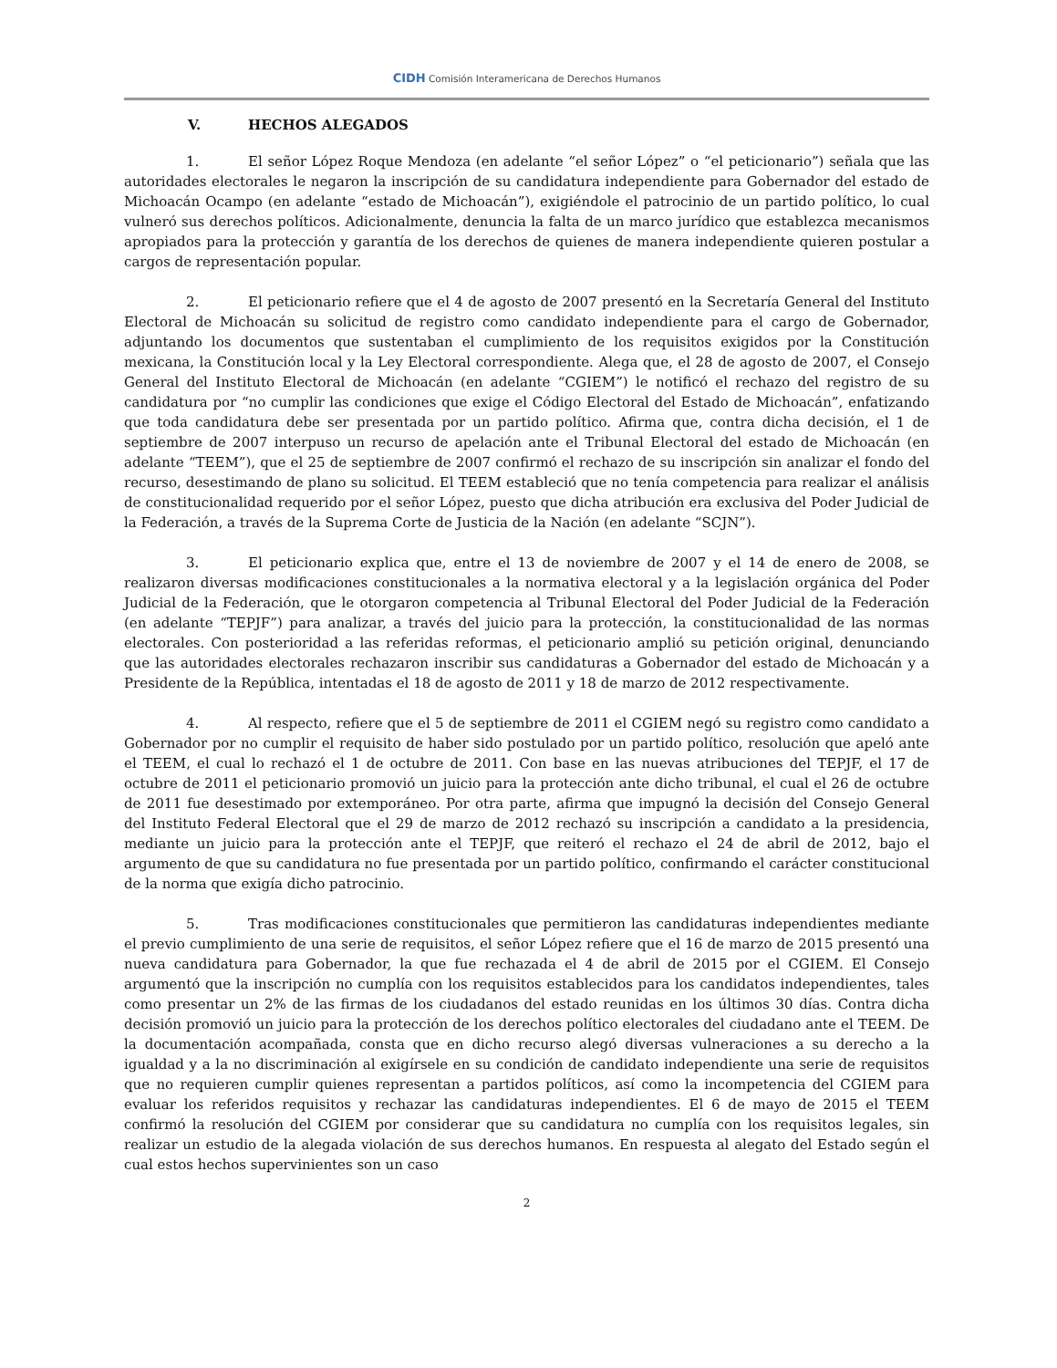CIDH Comisión Interamericana de Derechos Humanos
V. HECHOS ALEGADOS
1. El señor López Roque Mendoza (en adelante “el señor López” o “el peticionario”) señala que las autoridades electorales le negaron la inscripción de su candidatura independiente para Gobernador del estado de Michoacán Ocampo (en adelante “estado de Michoacán”), exigiéndole el patrocinio de un partido político, lo cual vulneró sus derechos políticos. Adicionalmente, denuncia la falta de un marco jurídico que establezca mecanismos apropiados para la protección y garantía de los derechos de quienes de manera independiente quieren postular a cargos de representación popular.
2. El peticionario refiere que el 4 de agosto de 2007 presentó en la Secretaría General del Instituto Electoral de Michoacán su solicitud de registro como candidato independiente para el cargo de Gobernador, adjuntando los documentos que sustentaban el cumplimiento de los requisitos exigidos por la Constitución mexicana, la Constitución local y la Ley Electoral correspondiente. Alega que, el 28 de agosto de 2007, el Consejo General del Instituto Electoral de Michoacán (en adelante “CGIEM”) le notificó el rechazo del registro de su candidatura por “no cumplir las condiciones que exige el Código Electoral del Estado de Michoacán”, enfatizando que toda candidatura debe ser presentada por un partido político. Afirma que, contra dicha decisión, el 1 de septiembre de 2007 interpuso un recurso de apelación ante el Tribunal Electoral del estado de Michoacán (en adelante “TEEM”), que el 25 de septiembre de 2007 confirmó el rechazo de su inscripción sin analizar el fondo del recurso, desestimando de plano su solicitud. El TEEM estableció que no tenía competencia para realizar el análisis de constitucionalidad requerido por el señor López, puesto que dicha atribución era exclusiva del Poder Judicial de la Federación, a través de la Suprema Corte de Justicia de la Nación (en adelante “SCJN”).
3. El peticionario explica que, entre el 13 de noviembre de 2007 y el 14 de enero de 2008, se realizaron diversas modificaciones constitucionales a la normativa electoral y a la legislación orgánica del Poder Judicial de la Federación, que le otorgaron competencia al Tribunal Electoral del Poder Judicial de la Federación (en adelante “TEPJF”) para analizar, a través del juicio para la protección, la constitucionalidad de las normas electorales. Con posterioridad a las referidas reformas, el peticionario amplió su petición original, denunciando que las autoridades electorales rechazaron inscribir sus candidaturas a Gobernador del estado de Michoacán y a Presidente de la República, intentadas el 18 de agosto de 2011 y 18 de marzo de 2012 respectivamente.
4. Al respecto, refiere que el 5 de septiembre de 2011 el CGIEM negó su registro como candidato a Gobernador por no cumplir el requisito de haber sido postulado por un partido político, resolución que apeló ante el TEEM, el cual lo rechazó el 1 de octubre de 2011. Con base en las nuevas atribuciones del TEPJF, el 17 de octubre de 2011 el peticionario promovió un juicio para la protección ante dicho tribunal, el cual el 26 de octubre de 2011 fue desestimado por extemporáneo. Por otra parte, afirma que impugnó la decisión del Consejo General del Instituto Federal Electoral que el 29 de marzo de 2012 rechazó su inscripción a candidato a la presidencia, mediante un juicio para la protección ante el TEPJF, que reiteró el rechazo el 24 de abril de 2012, bajo el argumento de que su candidatura no fue presentada por un partido político, confirmando el carácter constitucional de la norma que exigía dicho patrocinio.
5. Tras modificaciones constitucionales que permitieron las candidaturas independientes mediante el previo cumplimiento de una serie de requisitos, el señor López refiere que el 16 de marzo de 2015 presentó una nueva candidatura para Gobernador, la que fue rechazada el 4 de abril de 2015 por el CGIEM. El Consejo argumentó que la inscripción no cumplía con los requisitos establecidos para los candidatos independientes, tales como presentar un 2% de las firmas de los ciudadanos del estado reunidas en los últimos 30 días. Contra dicha decisión promovió un juicio para la protección de los derechos político electorales del ciudadano ante el TEEM. De la documentación acompañada, consta que en dicho recurso alegó diversas vulneraciones a su derecho a la igualdad y a la no discriminación al exigírsele en su condición de candidato independiente una serie de requisitos que no requieren cumplir quienes representan a partidos políticos, así como la incompetencia del CGIEM para evaluar los referidos requisitos y rechazar las candidaturas independientes. El 6 de mayo de 2015 el TEEM confirmó la resolución del CGIEM por considerar que su candidatura no cumplía con los requisitos legales, sin realizar un estudio de la alegada violación de sus derechos humanos. En respuesta al alegato del Estado según el cual estos hechos supervinientes son un caso
2